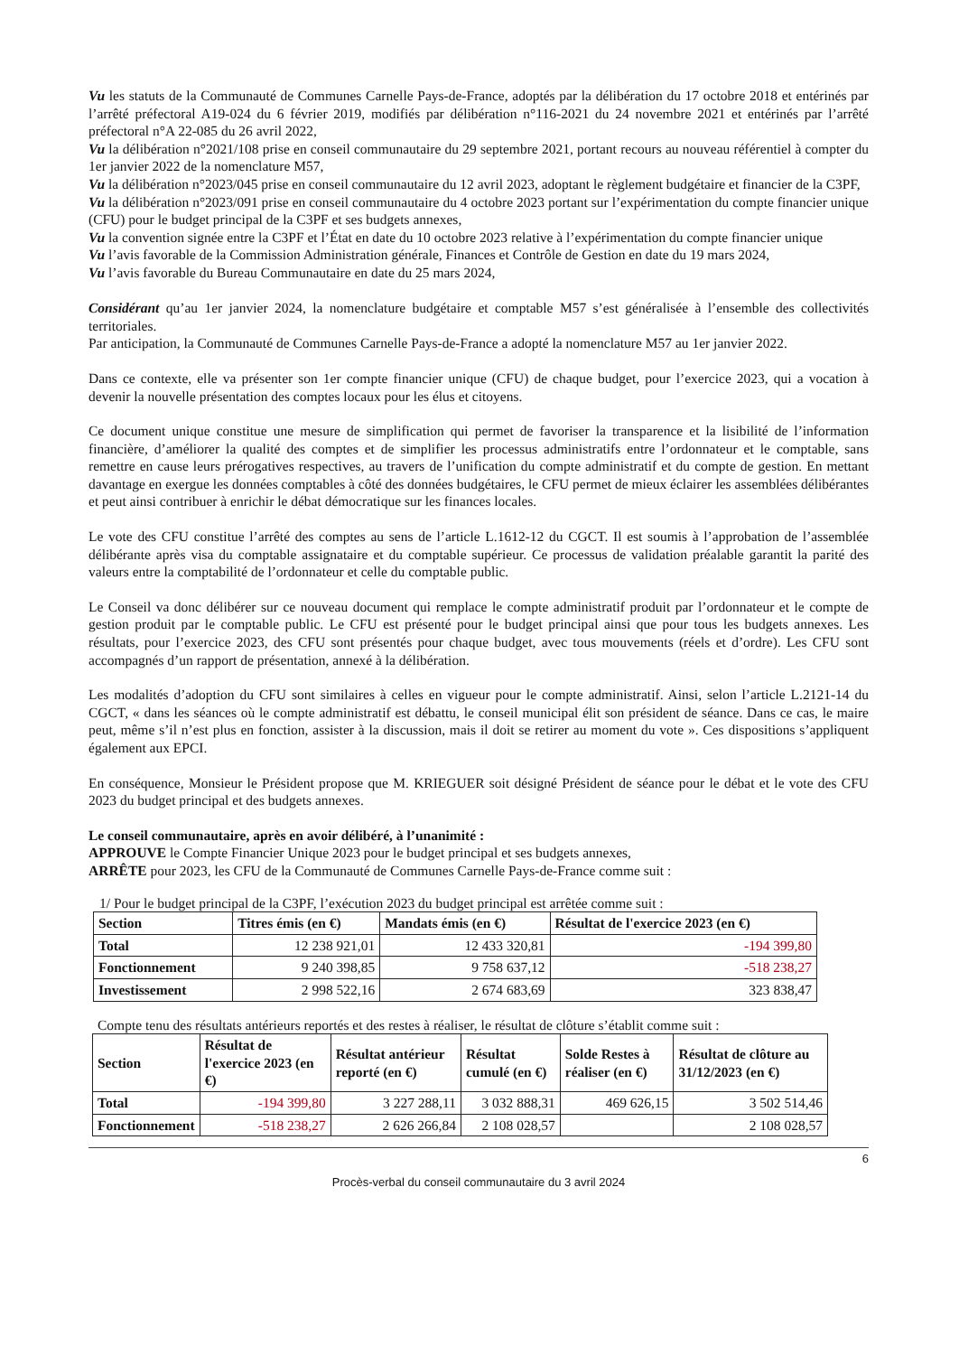Vu les statuts de la Communauté de Communes Carnelle Pays-de-France, adoptés par la délibération du 17 octobre 2018 et entérinés par l’arrêté préfectoral A19-024 du 6 février 2019, modifiés par délibération n°116-2021 du 24 novembre 2021 et entérinés par l’arrêté préfectoral n°A 22-085 du 26 avril 2022,
Vu la délibération n°2021/108 prise en conseil communautaire du 29 septembre 2021, portant recours au nouveau référentiel à compter du 1er janvier 2022 de la nomenclature M57,
Vu la délibération n°2023/045 prise en conseil communautaire du 12 avril 2023, adoptant le règlement budgétaire et financier de la C3PF,
Vu la délibération n°2023/091 prise en conseil communautaire du 4 octobre 2023 portant sur l’expérimentation du compte financier unique (CFU) pour le budget principal de la C3PF et ses budgets annexes,
Vu la convention signée entre la C3PF et l’État en date du 10 octobre 2023 relative à l’expérimentation du compte financier unique
Vu l’avis favorable de la Commission Administration générale, Finances et Contrôle de Gestion en date du 19 mars 2024,
Vu l’avis favorable du Bureau Communautaire en date du 25 mars 2024,
Considérant qu’au 1er janvier 2024, la nomenclature budgétaire et comptable M57 s’est généralisée à l’ensemble des collectivités territoriales.
Par anticipation, la Communauté de Communes Carnelle Pays-de-France a adopté la nomenclature M57 au 1er janvier 2022.
Dans ce contexte, elle va présenter son 1er compte financier unique (CFU) de chaque budget, pour l’exercice 2023, qui a vocation à devenir la nouvelle présentation des comptes locaux pour les élus et citoyens.
Ce document unique constitue une mesure de simplification qui permet de favoriser la transparence et la lisibilité de l’information financière, d’améliorer la qualité des comptes et de simplifier les processus administratifs entre l’ordonnateur et le comptable, sans remettre en cause leurs prérogatives respectives, au travers de l’unification du compte administratif et du compte de gestion. En mettant davantage en exergue les données comptables à côté des données budgétaires, le CFU permet de mieux éclairer les assemblées délibérantes et peut ainsi contribuer à enrichir le débat démocratique sur les finances locales.
Le vote des CFU constitue l’arrêté des comptes au sens de l’article L.1612-12 du CGCT. Il est soumis à l’approbation de l’assemblée délibérante après visa du comptable assignataire et du comptable supérieur. Ce processus de validation préalable garantit la parité des valeurs entre la comptabilité de l’ordonnateur et celle du comptable public.
Le Conseil va donc délibérer sur ce nouveau document qui remplace le compte administratif produit par l’ordonnateur et le compte de gestion produit par le comptable public. Le CFU est présenté pour le budget principal ainsi que pour tous les budgets annexes. Les résultats, pour l’exercice 2023, des CFU sont présentés pour chaque budget, avec tous mouvements (réels et d’ordre). Les CFU sont accompagnés d’un rapport de présentation, annexé à la délibération.
Les modalités d’adoption du CFU sont similaires à celles en vigueur pour le compte administratif. Ainsi, selon l’article L.2121-14 du CGCT, « dans les séances où le compte administratif est débattu, le conseil municipal élit son président de séance. Dans ce cas, le maire peut, même s’il n’est plus en fonction, assister à la discussion, mais il doit se retirer au moment du vote ». Ces dispositions s’appliquent également aux EPCI.
En conséquence, Monsieur le Président propose que M. KRIEGUER soit désigné Président de séance pour le débat et le vote des CFU 2023 du budget principal et des budgets annexes.
Le conseil communautaire, après en avoir délibéré, à l’unanimité :
APPROUVE le Compte Financier Unique 2023 pour le budget principal et ses budgets annexes,
ARRÊTE pour 2023, les CFU de la Communauté de Communes Carnelle Pays-de-France comme suit :
1/ Pour le budget principal de la C3PF, l’exécution 2023 du budget principal est arrêtée comme suit :
| Section | Titres émis (en €) | Mandats émis (en €) | Résultat de l'exercice 2023 (en €) |
| --- | --- | --- | --- |
| Total | 12 238 921,01 | 12 433 320,81 | -194 399,80 |
| Fonctionnement | 9 240 398,85 | 9 758 637,12 | -518 238,27 |
| Investissement | 2 998 522,16 | 2 674 683,69 | 323 838,47 |
Compte tenu des résultats antérieurs reportés et des restes à réaliser, le résultat de clôture s’établit comme suit :
| Section | Résultat de l'exercice 2023 (en €) | Résultat antérieur reporté (en €) | Résultat cumulé (en €) | Solde Restes à réaliser (en €) | Résultat de clôture au 31/12/2023 (en €) |
| --- | --- | --- | --- | --- | --- |
| Total | -194 399,80 | 3 227 288,11 | 3 032 888,31 | 469 626,15 | 3 502 514,46 |
| Fonctionnement | -518 238,27 | 2 626 266,84 | 2 108 028,57 | | 2 108 028,57 |
6
Procès-verbal du conseil communautaire du 3 avril 2024